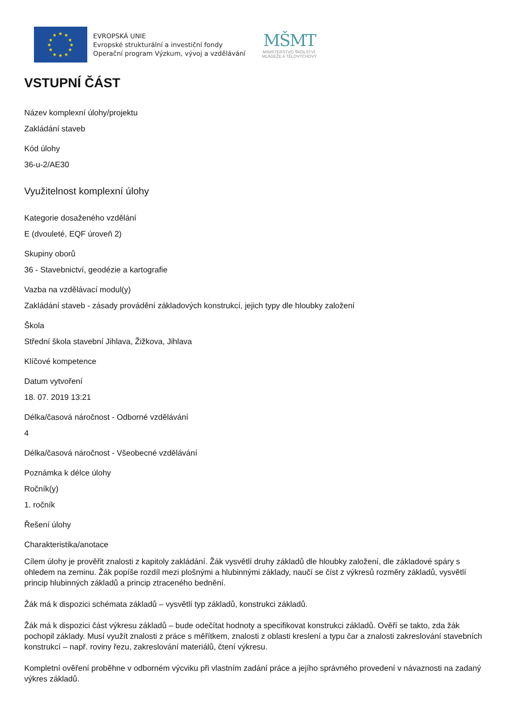★
★
★
★
★
★
★
★
★
★
★
★
EVROPSKÁ UNIE
Evropské strukturální a investiční fondy
Operační program Výzkum, vývoj a vzdělávání
MŠMT
MINISTERSTVO ŠKOLSTVÍ,
MLÁDEŽE A TĚLOVÝCHOVY
VSTUPNÍ ČÁST
Název komplexní úlohy/projektu
Zakládání staveb
Kód úlohy
36-u-2/AE30
Využitelnost komplexní úlohy
Kategorie dosaženého vzdělání
E (dvouleté, EQF úroveň 2)
Skupiny oborů
36 - Stavebnictví, geodézie a kartografie
Vazba na vzdělávací modul(y)
Zakládání staveb - zásady provádění základových konstrukcí, jejich typy dle hloubky založení
Škola
Střední škola stavební Jihlava, Žižkova, Jihlava
Klíčové kompetence
Datum vytvoření
18. 07. 2019 13:21
Délka/časová náročnost - Odborné vzdělávání
4
Délka/časová náročnost - Všeobecné vzdělávání
Poznámka k délce úlohy
Ročník(y)
1. ročník
Řešení úlohy
Charakteristika/anotace
Cílem úlohy je prověřit znalosti z kapitoly zakládání. Žák vysvětlí druhy základů dle hloubky založení, dle základové spáry s ohledem na zeminu. Žák popíše rozdíl mezi plošnými a hlubinnými základy, naučí se číst z výkresů rozměry základů, vysvětlí princip hlubinných základů a princip ztraceného bednění.
Žák má k dispozici schémata základů – vysvětlí typ základů, konstrukci základů.
Žák má k dispozici část výkresu základů – bude odečítat hodnoty a specifikovat konstrukci základů. Ověří se takto, zda žák pochopil základy. Musí využít znalosti z práce s měřítkem, znalosti z oblasti kreslení a typu čar a znalosti zakreslování stavebních konstrukcí – např. roviny řezu, zakreslování materiálů, čtení výkresu.
Kompletní ověření proběhne v odborném výcviku při vlastním zadání práce a jejího správného provedení v návaznosti na zadaný výkres základů.